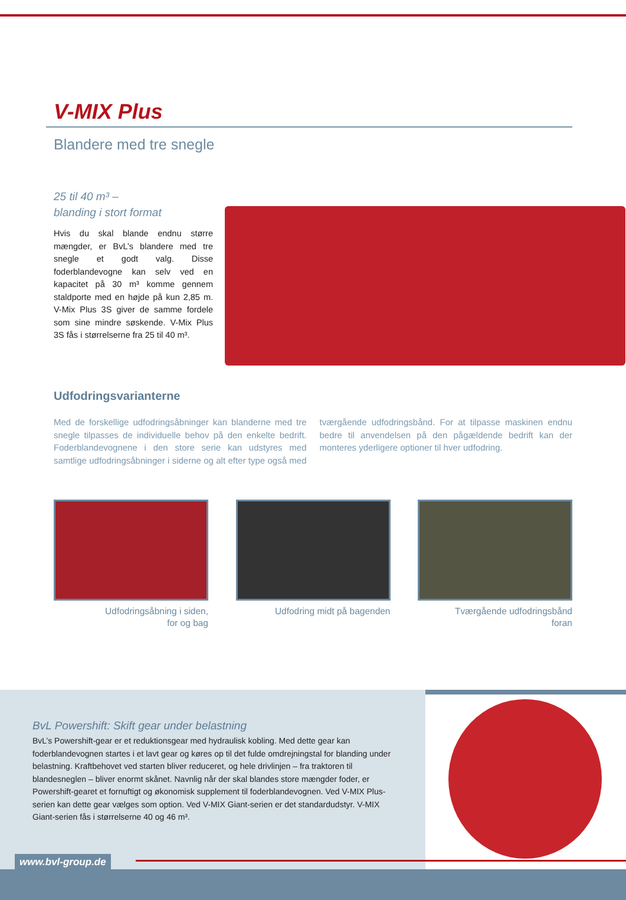V-MIX Plus
Blandere med tre snegle
25 til 40 m³ –
blanding i stort format
Hvis du skal blande endnu større mængder, er BvL’s blandere med tre snegle et godt valg. Disse foderblandevogne kan selv ved en kapacitet på 30 m³ komme gennem staldporte med en højde på kun 2,85 m. V-Mix Plus 3S giver de samme fordele som sine mindre søskende. V-Mix Plus 3S fås i størrelserne fra 25 til 40 m³.
Udfodringsvarianterne
Med de forskellige udfodringsåbninger kan blanderne med tre snegle tilpasses de individuelle behov på den enkelte bedrift. Foderblandevognene i den store serie kan udstyres med samtlige udfodringsåbninger i siderne og alt efter type også med tværgående udfodringsbånd. For at tilpasse maskinen endnu bedre til anvendelsen på den pågældende bedrift kan der monteres yderligere optioner til hver udfodring.
Udfodringsåbning i siden,
for og bag
Udfodring midt på bagenden Tværgående udfodringsbånd
foran
BvL Powershift: Skift gear under belastning
BvL’s Powershift-gear er et reduktionsgear med hydraulisk kobling. Med dette gear kan foderblandevognen startes i et lavt gear og køres op til det fulde omdrejningstal for blanding under belastning. Kraftbehovet ved starten bliver reduceret, og hele drivlinjen – fra traktoren til blandesneglen – bliver enormt skånet. Navnlig når der skal blandes store mængder foder, er Powershift-gearet et fornuftigt og økonomisk supplement til foderblandevognen. Ved V-MIX Plus-serien kan dette gear vælges som option. Ved V-MIX Giant-serien er det standardudstyr. V-MIX Giant-serien fås i størrelserne 40 og 46 m³.
www.bvl-group.de